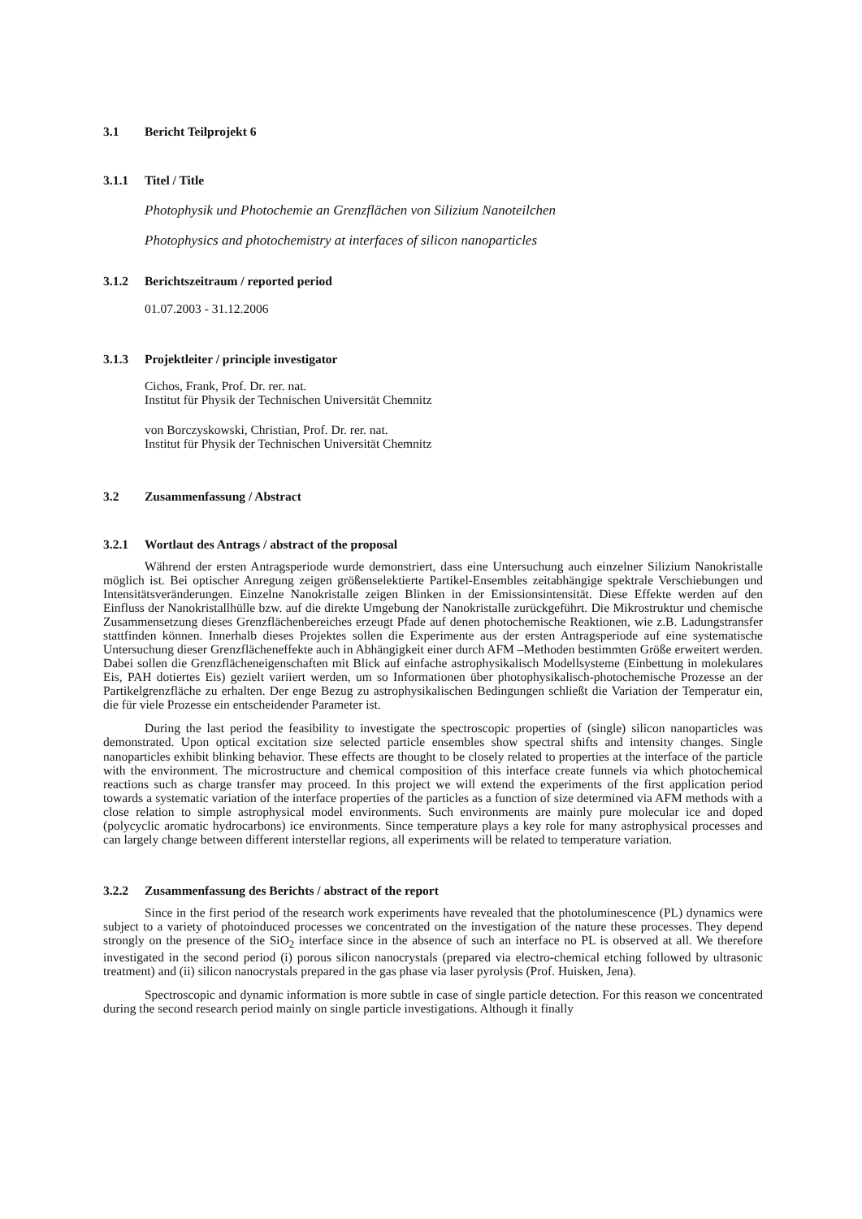3.1 Bericht Teilprojekt 6
3.1.1 Titel / Title
Photophysik und Photochemie an Grenzflächen von Silizium Nanoteilchen
Photophysics and photochemistry at interfaces of silicon nanoparticles
3.1.2 Berichtszeitraum / reported period
01.07.2003 - 31.12.2006
3.1.3 Projektleiter / principle investigator
Cichos, Frank, Prof. Dr. rer. nat.
Institut für Physik der Technischen Universität Chemnitz
von Borczyskowski, Christian, Prof. Dr. rer. nat.
Institut für Physik der Technischen Universität Chemnitz
3.2 Zusammenfassung / Abstract
3.2.1 Wortlaut des Antrags / abstract of the proposal
Während der ersten Antragsperiode wurde demonstriert, dass eine Untersuchung auch einzelner Silizium Nanokristalle möglich ist. Bei optischer Anregung zeigen größenselektierte Partikel-Ensembles zeitabhängige spektrale Verschiebungen und Intensitätsveränderungen. Einzelne Nanokristalle zeigen Blinken in der Emissionsintensität. Diese Effekte werden auf den Einfluss der Nanokristallhülle bzw. auf die direkte Umgebung der Nanokristalle zurückgeführt. Die Mikrostruktur und chemische Zusammensetzung dieses Grenzflächenbereiches erzeugt Pfade auf denen photochemische Reaktionen, wie z.B. Ladungstransfer stattfinden können. Innerhalb dieses Projektes sollen die Experimente aus der ersten Antragsperiode auf eine systematische Untersuchung dieser Grenzflächeneffekte auch in Abhängigkeit einer durch AFM –Methoden bestimmten Größe erweitert werden. Dabei sollen die Grenzflächeneigenschaften mit Blick auf einfache astrophysikalisch Modellsysteme (Einbettung in molekulares Eis, PAH dotiertes Eis) gezielt variiert werden, um so Informationen über photophysikalisch-photochemische Prozesse an der Partikelgrenzfläche zu erhalten. Der enge Bezug zu astrophysikalischen Bedingungen schließt die Variation der Temperatur ein, die für viele Prozesse ein entscheidender Parameter ist.
During the last period the feasibility to investigate the spectroscopic properties of (single) silicon nanoparticles was demonstrated. Upon optical excitation size selected particle ensembles show spectral shifts and intensity changes. Single nanoparticles exhibit blinking behavior. These effects are thought to be closely related to properties at the interface of the particle with the environment. The microstructure and chemical composition of this interface create funnels via which photochemical reactions such as charge transfer may proceed. In this project we will extend the experiments of the first application period towards a systematic variation of the interface properties of the particles as a function of size determined via AFM methods with a close relation to simple astrophysical model environments. Such environments are mainly pure molecular ice and doped (polycyclic aromatic hydrocarbons) ice environments. Since temperature plays a key role for many astrophysical processes and can largely change between different interstellar regions, all experiments will be related to temperature variation.
3.2.2 Zusammenfassung des Berichts / abstract of the report
Since in the first period of the research work experiments have revealed that the photoluminescence (PL) dynamics were subject to a variety of photoinduced processes we concentrated on the investigation of the nature these processes. They depend strongly on the presence of the SiO<sub>2</sub> interface since in the absence of such an interface no PL is observed at all. We therefore investigated in the second period (i) porous silicon nanocrystals (prepared via electro-chemical etching followed by ultrasonic treatment) and (ii) silicon nanocrystals prepared in the gas phase via laser pyrolysis (Prof. Huisken, Jena).
Spectroscopic and dynamic information is more subtle in case of single particle detection. For this reason we concentrated during the second research period mainly on single particle investigations. Although it finally